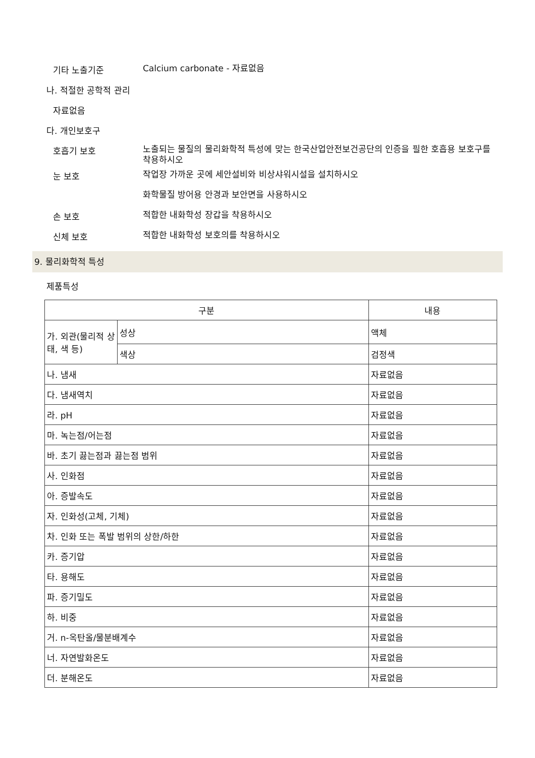기타 노출기준
Calcium carbonate - 자료없음
나. 적절한 공학적 관리
자료없음
다. 개인보호구
호흡기 보호
노출되는 물질의 물리화학적 특성에 맞는 한국산업안전보건공단의 인증을 필한 호흡용 보호구를 착용하시오
눈 보호
작업장 가까운 곳에 세안설비와 비상샤워시설을 설치하시오
화학물질 방어용 안경과 보안면을 사용하시오
손 보호
적합한 내화학성 장갑을 착용하시오
신체 보호
적합한 내화학성 보호의를 착용하시오
9. 물리화학적 특성
제품특성
| 구분 | | 내용 |
| 가. 외관(물리적 상태, 색 등) | 성상 | 액체 |
| | 색상 | 검정색 |
| 나. 냄새 | | 자료없음 |
| 다. 냄새역치 | | 자료없음 |
| 라. pH | | 자료없음 |
| 마. 녹는점/어는점 | | 자료없음 |
| 바. 초기 끓는점과 끓는점 범위 | | 자료없음 |
| 사. 인화점 | | 자료없음 |
| 아. 증발속도 | | 자료없음 |
| 자. 인화성(고체, 기체) | | 자료없음 |
| 차. 인화 또는 폭발 범위의 상한/하한 | | 자료없음 |
| 카. 증기압 | | 자료없음 |
| 타. 용해도 | | 자료없음 |
| 파. 증기밀도 | | 자료없음 |
| 하. 비중 | | 자료없음 |
| 거. n-옥탄올/물분배계수 | | 자료없음 |
| 너. 자연발화온도 | | 자료없음 |
| 더. 분해온도 | | 자료없음 |